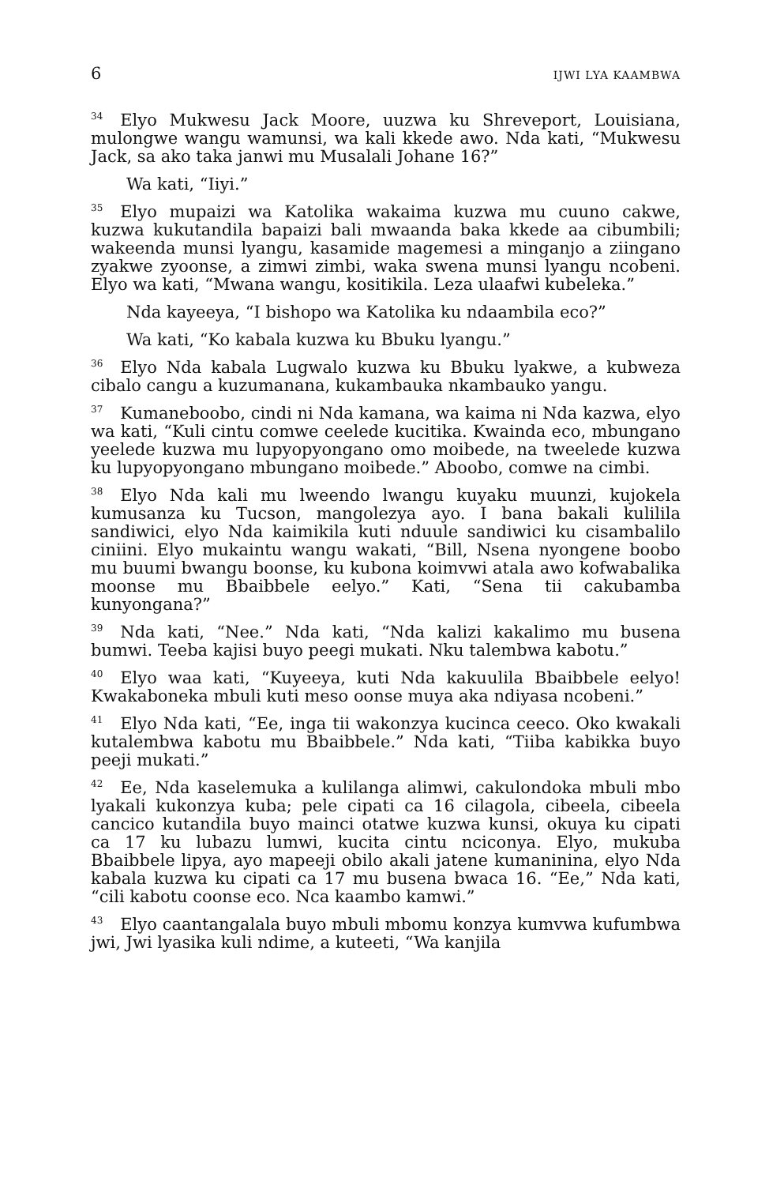6 IJWI LYA KAAMBWA
<sup>34</sup> Elyo Mukwesu Jack Moore, uuzwa ku Shreveport, Louisiana, mulongwe wangu wamunsi, wa kali kkede awo. Nda kati, “Mukwesu Jack, sa ako taka janwi mu Musalali Johane 16?”
Wa kati, “Iiyi.”
<sup>35</sup> Elyo mupaizi wa Katolika wakaima kuzwa mu cuuno cakwe, kuzwa kukutandila bapaizi bali mwaanda baka kkede aa cibumbili; wakeenda munsi lyangu, kasamide magemesi a minganjo a ziingano zyakwe zyoonse, a zimwi zimbi, waka swena munsi lyangu ncobeni. Elyo wa kati, “Mwana wangu, kositikila. Leza ulaafwi kubeleka.”
Nda kayeeya, “I bishopo wa Katolika ku ndaambila eco?”
Wa kati, “Ko kabala kuzwa ku Bbuku lyangu.”
<sup>36</sup> Elyo Nda kabala Lugwalo kuzwa ku Bbuku lyakwe, a kubweza cibalo cangu a kuzumanana, kukambauka nkambauko yangu.
<sup>37</sup> Kumaneboobo, cindi ni Nda kamana, wa kaima ni Nda kazwa, elyo wa kati, “Kuli cintu comwe ceelede kucitika. Kwainda eco, mbungano yeelede kuzwa mu lupyopyongano omo moibede, na tweelede kuzwa ku lupyopyongano mbungano moibede.” Aboobo, comwe na cimbi.
<sup>38</sup> Elyo Nda kali mu lweendo lwangu kuyaku muunzi, kujokela kumusanza ku Tucson, mangolezya ayo. I bana bakali kulilila sandiwici, elyo Nda kaimikila kuti nduule sandiwici ku cisambalilo ciniini. Elyo mukaintu wangu wakati, “Bill, Nsena nyongene boobo mu buumi bwangu boonse, ku kubona koimvwi atala awo kofwabalika moonse mu Bbaibbele eelyo.” Kati, “Sena tii cakubamba kunyongana?”
<sup>39</sup> Nda kati, “Nee.” Nda kati, “Nda kalizi kakalimo mu busena bumwi. Teeba kajisi buyo peegi mukati. Nku talembwa kabotu.”
<sup>40</sup> Elyo waa kati, “Kuyeeya, kuti Nda kakuulila Bbaibbele eelyo! Kwakaboneka mbuli kuti meso oonse muya aka ndiyasa ncobeni.”
<sup>41</sup> Elyo Nda kati, “Ee, inga tii wakonzya kucinca ceeco. Oko kwakali kutalembwa kabotu mu Bbaibbele.” Nda kati, “Tiiba kabikka buyo peeji mukati.”
<sup>42</sup> Ee, Nda kaselemuka a kulilanga alimwi, cakulondoka mbuli mbo lyakali kukonzya kuba; pele cipati ca 16 cilagola, cibeela, cibeela cancico kutandila buyo mainci otatwe kuzwa kunsi, okuya ku cipati ca 17 ku lubazu lumwi, kucita cintu nciconya. Elyo, mukuba Bbaibbele lipya, ayo mapeeji obilo akali jatene kumaninina, elyo Nda kabala kuzwa ku cipati ca 17 mu busena bwaca 16. “Ee,” Nda kati, “cili kabotu coonse eco. Nca kaambo kamwi.”
<sup>43</sup> Elyo caantangalala buyo mbuli mbomu konzya kumvwa kufumbwa jwi, Jwi lyasika kuli ndime, a kuteeti, “Wa kanjila